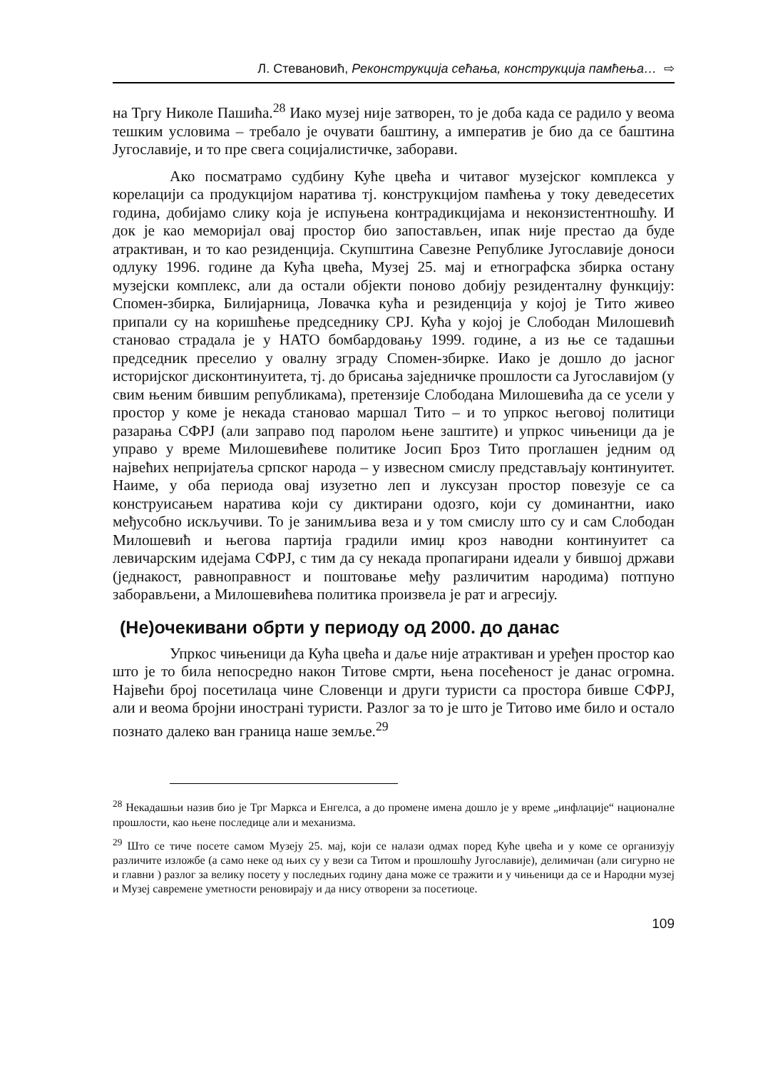Л. Стевановић, Реконструкција сећања, конструкција памћења… ⇨
на Тргу Николе Пашића.<sup>28</sup> Иако музеј није затворен, то је доба када се радило у веома тешким условима – требало је очувати баштину, а императив је био да се баштина Југославије, и то пре свега социјалистичке, заборави.
Ако посматрамо судбину Куће цвећа и читавог музејског комплекса у корелацији са продукцијом наратива тј. конструкцијом памћења у току деведесетих година, добијамо слику која је испуњена контрадикцијама и неконзистентношћу. И док је као меморијал овај простор био запостављен, ипак није престао да буде атрактиван, и то као резиденција. Скупштина Савезне Републике Југославије доноси одлуку 1996. године да Кућа цвећа, Музеј 25. мај и етнографска збирка остану музејски комплекс, али да остали објекти поново добију резиденталну функцију: Спомен-збирка, Билијарница, Ловачка кућа и резиденција у којој је Тито живео припали су на коришћење председнику СРЈ. Кућа у којој је Слободан Милошевић становао страдала је у НАТО бомбардовању 1999. године, а из ње се тадашњи председник преселио у овалну зграду Спомен-збирке. Иако је дошло до јасног историјског дисконтинуитета, тј. до брисања заједничке прошлости са Југославијом (у свим њеним бившим републикама), претензије Слободана Милошевића да се усели у простор у коме је некада становао маршал Тито – и то упркос његовој политици разарања СФРЈ (али заправо под паролом њене заштите) и упркос чињеници да је управо у време Милошевићеве политике Јосип Броз Тито проглашен једним од највећих непријатеља српског народа – у извесном смислу представљају континуитет. Наиме, у оба периода овај изузетно леп и луксузан простор повезује се са конструисањем наратива који су диктирани одозго, који су доминантни, иако међусобно искључиви. То је занимљива веза и у том смислу што су и сам Слободан Милошевић и његова партија градили имиџ кроз наводни континуитет са левичарским идејама СФРЈ, с тим да су некада пропагирани идеали у бившој држави (једнакост, равноправност и поштовање међу различитим народима) потпуно заборављени, а Милошевићева политика произвела је рат и агресију.
(Не)очекивани обрти у периоду од 2000. до данас
Упркос чињеници да Кућа цвећа и даље није атрактиван и уређен простор као што је то била непосредно након Титове смрти, њена посећеност је данас огромна. Највећи број посетилаца чине Словенци и други туристи са простора бивше СФРЈ, али и веома бројни иностранi туристи. Разлог за то је што је Титово име било и остало познато далеко ван граница наше земље.<sup>29</sup>
<sup>28</sup> Некадашњи назив био је Трг Маркса и Енгелса, а до промене имена дошло је у време „инфлације“ националне прошлости, као њене последице али и механизма.
<sup>29</sup> Што се тиче посете самом Музеју 25. мај, који се налази одмах поред Куће цвећа и у коме се организују различите изложбе (а само неке од њих су у вези са Титом и прошлошћу Југославије), делимичан (али сигурно не и главни ) разлог за велику посету у последњих годину дана може се тражити и у чињеници да се и Народни музеј и Музеј савремене уметности реновирају и да нису отворени за посетиоце.
109